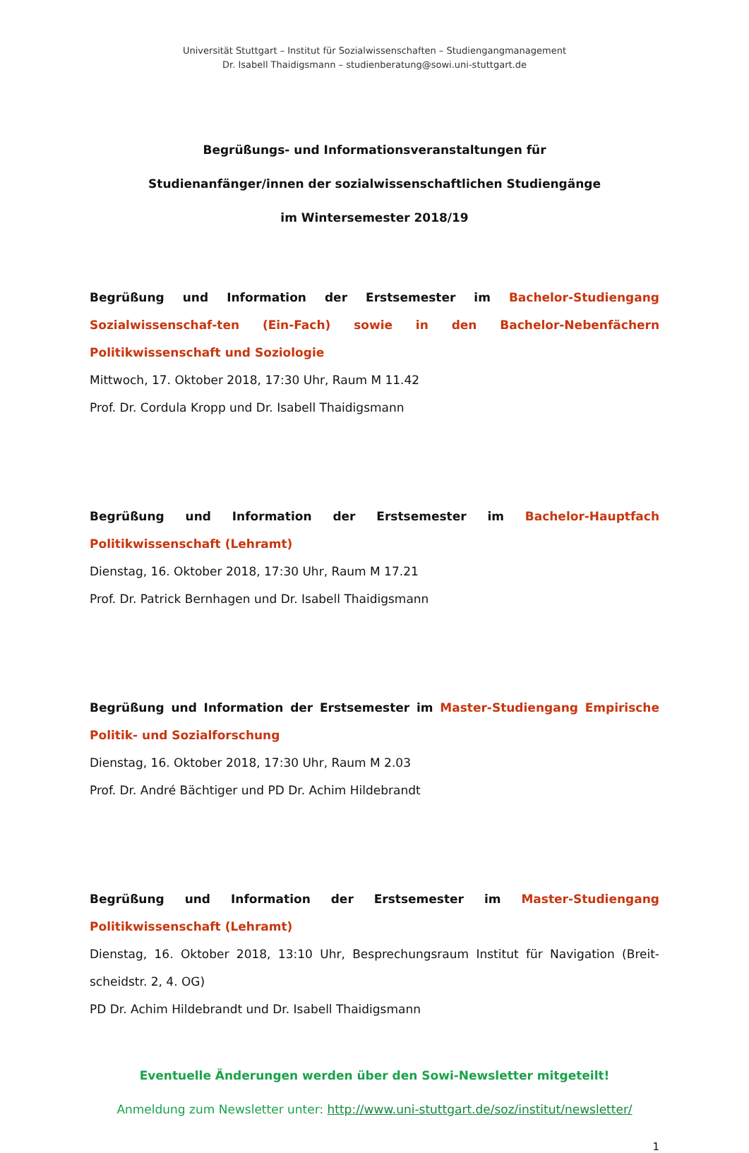Universität Stuttgart – Institut für Sozialwissenschaften – Studiengangmanagement
Dr. Isabell Thaidigsmann – studienberatung@sowi.uni-stuttgart.de
Begrüßungs- und Informationsveranstaltungen für
Studienanfänger/innen der sozialwissenschaftlichen Studiengänge
im Wintersemester 2018/19
Begrüßung und Information der Erstsemester im Bachelor-Studiengang Sozialwissenschaf-ten (Ein-Fach) sowie in den Bachelor-Nebenfächern Politikwissenschaft und Soziologie
Mittwoch, 17. Oktober 2018, 17:30 Uhr, Raum M 11.42
Prof. Dr. Cordula Kropp und Dr. Isabell Thaidigsmann
Begrüßung und Information der Erstsemester im Bachelor-Hauptfach Politikwissenschaft (Lehramt)
Dienstag, 16. Oktober 2018, 17:30 Uhr, Raum M 17.21
Prof. Dr. Patrick Bernhagen und Dr. Isabell Thaidigsmann
Begrüßung und Information der Erstsemester im Master-Studiengang Empirische Politik- und Sozialforschung
Dienstag, 16. Oktober 2018, 17:30 Uhr, Raum M 2.03
Prof. Dr. André Bächtiger und PD Dr. Achim Hildebrandt
Begrüßung und Information der Erstsemester im Master-Studiengang Politikwissenschaft (Lehramt)
Dienstag, 16. Oktober 2018, 13:10 Uhr, Besprechungsraum Institut für Navigation (Breit-scheidstr. 2, 4. OG)
PD Dr. Achim Hildebrandt und Dr. Isabell Thaidigsmann
Eventuelle Änderungen werden über den Sowi-Newsletter mitgeteilt!
Anmeldung zum Newsletter unter: http://www.uni-stuttgart.de/soz/institut/newsletter/
1